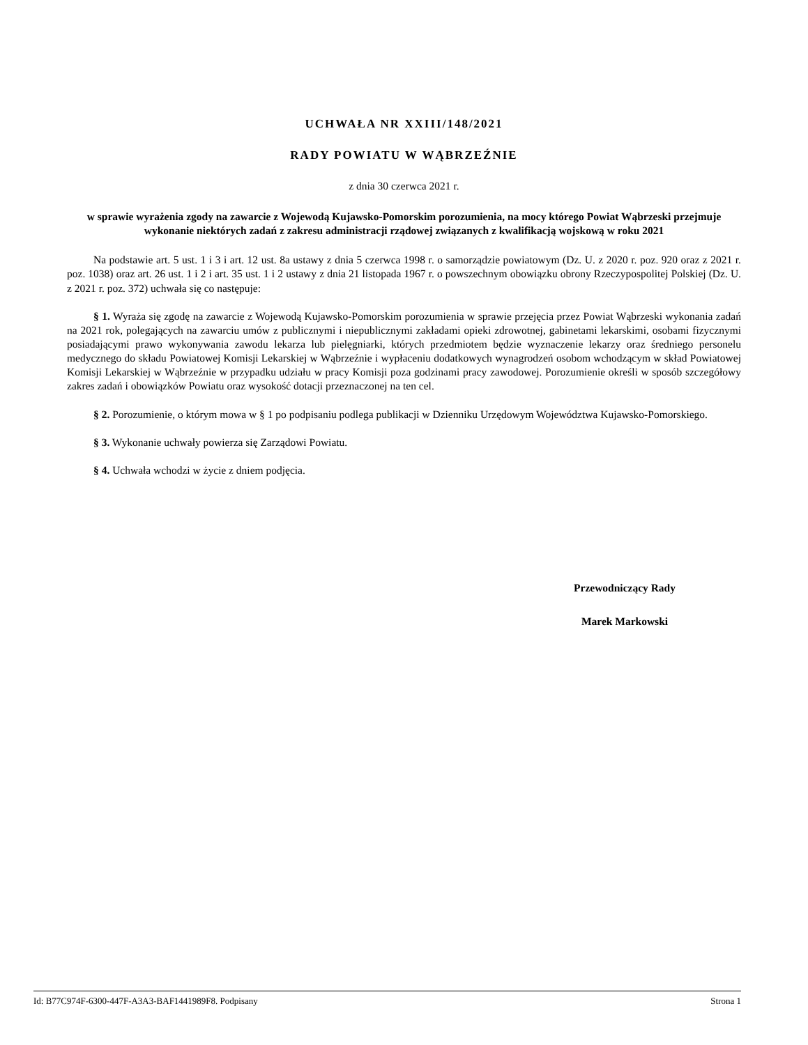UCHWAŁA NR XXIII/148/2021
RADY POWIATU W WĄBRZEŹNIE
z dnia 30 czerwca 2021 r.
w sprawie wyrażenia zgody na zawarcie z Wojewodą Kujawsko-Pomorskim porozumienia, na mocy którego Powiat Wąbrzeski przejmuje wykonanie niektórych zadań z zakresu administracji rządowej związanych z kwalifikacją wojskową w roku 2021
Na podstawie art. 5 ust. 1 i 3 i art. 12 ust. 8a ustawy z dnia 5 czerwca 1998 r. o samorządzie powiatowym (Dz. U. z 2020 r. poz. 920 oraz z 2021 r. poz. 1038) oraz art. 26 ust. 1 i 2 i art. 35 ust. 1 i 2 ustawy z dnia 21 listopada 1967 r. o powszechnym obowiązku obrony Rzeczypospolitej Polskiej (Dz. U. z 2021 r. poz. 372) uchwała się co następuje:
§ 1. Wyraża się zgodę na zawarcie z Wojewodą Kujawsko-Pomorskim porozumienia w sprawie przejęcia przez Powiat Wąbrzeski wykonania zadań na 2021 rok, polegających na zawarciu umów z publicznymi i niepublicznymi zakładami opieki zdrowotnej, gabinetami lekarskimi, osobami fizycznymi posiadającymi prawo wykonywania zawodu lekarza lub pielęgniarki, których przedmiotem będzie wyznaczenie lekarzy oraz średniego personelu medycznego do składu Powiatowej Komisji Lekarskiej w Wąbrzeźnie i wypłaceniu dodatkowych wynagrodzeń osobom wchodzącym w skład Powiatowej Komisji Lekarskiej w Wąbrzeźnie w przypadku udziału w pracy Komisji poza godzinami pracy zawodowej. Porozumienie określi w sposób szczegółowy zakres zadań i obowiązków Powiatu oraz wysokość dotacji przeznaczonej na ten cel.
§ 2. Porozumienie, o którym mowa w § 1 po podpisaniu podlega publikacji w Dzienniku Urzędowym Województwa Kujawsko-Pomorskiego.
§ 3. Wykonanie uchwały powierza się Zarządowi Powiatu.
§ 4. Uchwała wchodzi w życie z dniem podjęcia.
Przewodniczący Rady
Marek Markowski
Id: B77C974F-6300-447F-A3A3-BAF1441989F8. Podpisany Strona 1